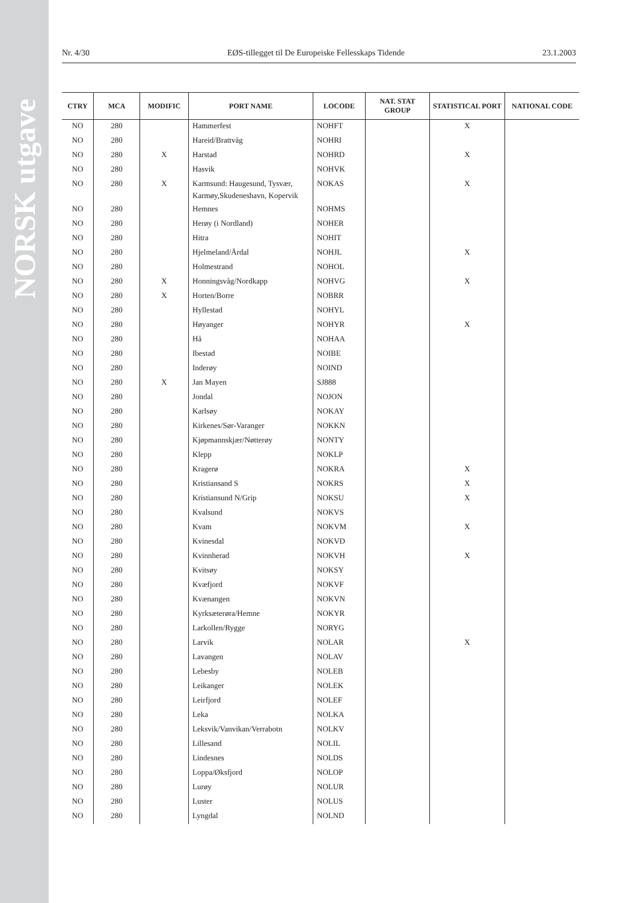NORSK utgave
Nr. 4/30 EØS-tillegget til De Europeiske Fellesskaps Tidende 23.1.2003
| CTRY | MCA | MODIFIC | PORT NAME | LOCODE | NAT. STAT GROUP | STATISTICAL PORT | NATIONAL CODE |
| --- | --- | --- | --- | --- | --- | --- | --- |
| NO | 280 | | Hammerfest | NOHFT | | X | |
| NO | 280 | | Hareid/Brattvåg | NOHRI | | | |
| NO | 280 | X | Harstad | NOHRD | | X | |
| NO | 280 | | Hasvik | NOHVK | | | |
| NO | 280 | X | Karmsund: Haugesund, Tysvær, Karmøy,Skudeneshavn, Kopervik | NOKAS | | X | |
| NO | 280 | | Hemnes | NOHMS | | | |
| NO | 280 | | Herøy (i Nordland) | NOHER | | | |
| NO | 280 | | Hitra | NOHIT | | | |
| NO | 280 | | Hjelmeland/Årdal | NOHJL | | X | |
| NO | 280 | | Holmestrand | NOHOL | | | |
| NO | 280 | X | Honningsvåg/Nordkapp | NOHVG | | X | |
| NO | 280 | X | Horten/Borre | NOBRR | | | |
| NO | 280 | | Hyllestad | NOHYL | | | |
| NO | 280 | | Høyanger | NOHYR | | X | |
| NO | 280 | | Hå | NOHAA | | | |
| NO | 280 | | Ibestad | NOIBE | | | |
| NO | 280 | | Inderøy | NOIND | | | |
| NO | 280 | X | Jan Mayen | SJ888 | | | |
| NO | 280 | | Jondal | NOJON | | | |
| NO | 280 | | Karlsøy | NOKAY | | | |
| NO | 280 | | Kirkenes/Sør-Varanger | NOKKN | | | |
| NO | 280 | | Kjøpmannskjær/Nøtterøy | NONTY | | | |
| NO | 280 | | Klepp | NOKLP | | | |
| NO | 280 | | Kragerø | NOKRA | | X | |
| NO | 280 | | Kristiansand S | NOKRS | | X | |
| NO | 280 | | Kristiansund N/Grip | NOKSU | | X | |
| NO | 280 | | Kvalsund | NOKVS | | | |
| NO | 280 | | Kvam | NOKVM | | X | |
| NO | 280 | | Kvinesdal | NOKVD | | | |
| NO | 280 | | Kvinnherad | NOKVH | | X | |
| NO | 280 | | Kvitsøy | NOKSY | | | |
| NO | 280 | | Kvæfjord | NOKVF | | | |
| NO | 280 | | Kvænangen | NOKVN | | | |
| NO | 280 | | Kyrksæterøra/Hemne | NOKYR | | | |
| NO | 280 | | Larkollen/Rygge | NORYG | | | |
| NO | 280 | | Larvik | NOLAR | | X | |
| NO | 280 | | Lavangen | NOLAV | | | |
| NO | 280 | | Lebesby | NOLEB | | | |
| NO | 280 | | Leikanger | NOLEK | | | |
| NO | 280 | | Leirfjord | NOLEF | | | |
| NO | 280 | | Leka | NOLKA | | | |
| NO | 280 | | Leksvik/Vanvikan/Verrabotn | NOLKV | | | |
| NO | 280 | | Lillesand | NOLIL | | | |
| NO | 280 | | Lindesnes | NOLDS | | | |
| NO | 280 | | Loppa/Øksfjord | NOLOP | | | |
| NO | 280 | | Lurøy | NOLUR | | | |
| NO | 280 | | Luster | NOLUS | | | |
| NO | 280 | | Lyngdal | NOLND | | | |